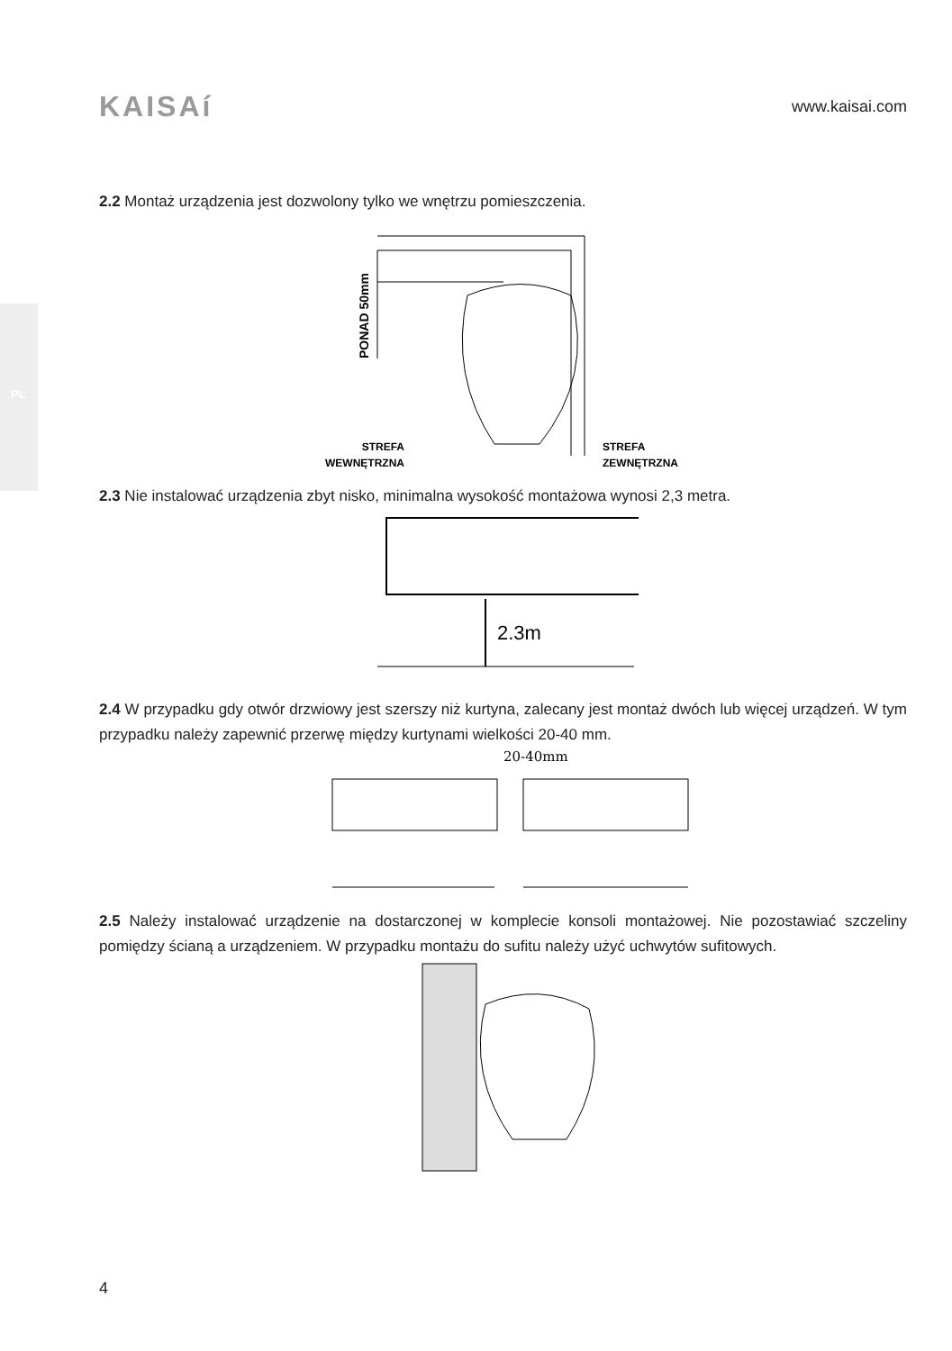PL
KAISAí
www.kaisai.com
2.2 Montaż urządzenia jest dozwolony tylko we wnętrzu pomieszczenia.
PONAD 50mm
STREFA
WEWNĘTRZNA
STREFA
ZEWNĘTRZNA
2.3 Nie instalować urządzenia zbyt nisko, minimalna wysokość montażowa wynosi 2,3 metra.
2.3m
2.4 W przypadku gdy otwór drzwiowy jest szerszy niż kurtyna, zalecany jest montaż dwóch lub więcej urządzeń. W tym przypadku należy zapewnić przerwę między kurtynami wielkości 20-40 mm.
20-40mm
2.5 Należy instalować urządzenie na dostarczonej w komplecie konsoli montażowej. Nie pozostawiać szczeliny pomiędzy ścianą a urządzeniem. W przypadku montażu do sufitu należy użyć uchwytów sufitowych.
4